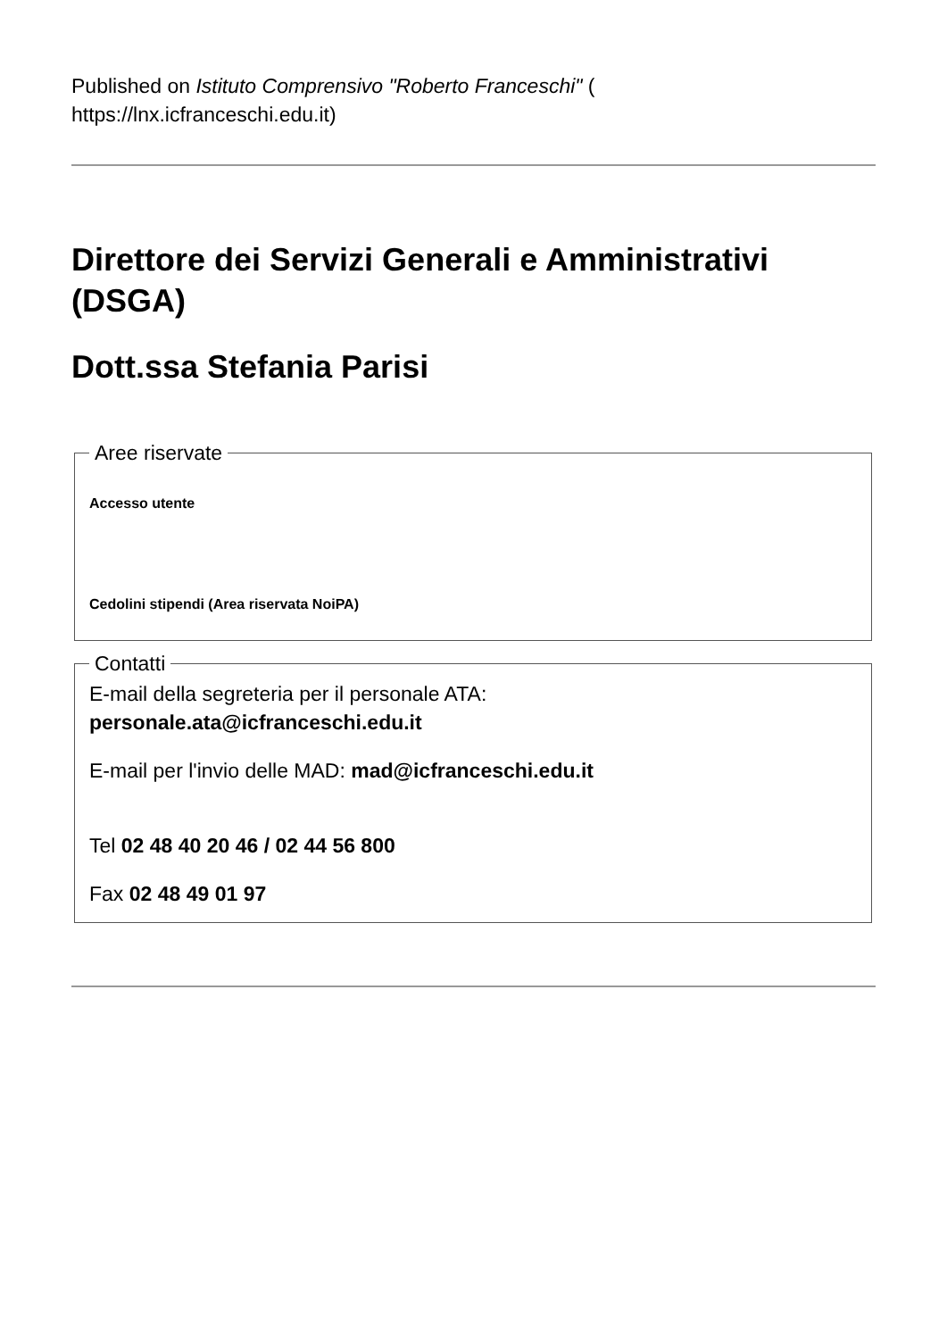Published on Istituto Comprensivo "Roberto Franceschi" (
https://lnx.icfranceschi.edu.it)
Direttore dei Servizi Generali e Amministrativi (DSGA)
Dott.ssa Stefania Parisi
Aree riservate
Accesso utente
Cedolini stipendi (Area riservata NoiPA)
Contatti
E-mail della segreteria per il personale ATA:
personale.ata@icfranceschi.edu.it
E-mail per l'invio delle MAD: mad@icfranceschi.edu.it
Tel 02 48 40 20 46 / 02 44 56 800
Fax 02 48 49 01 97